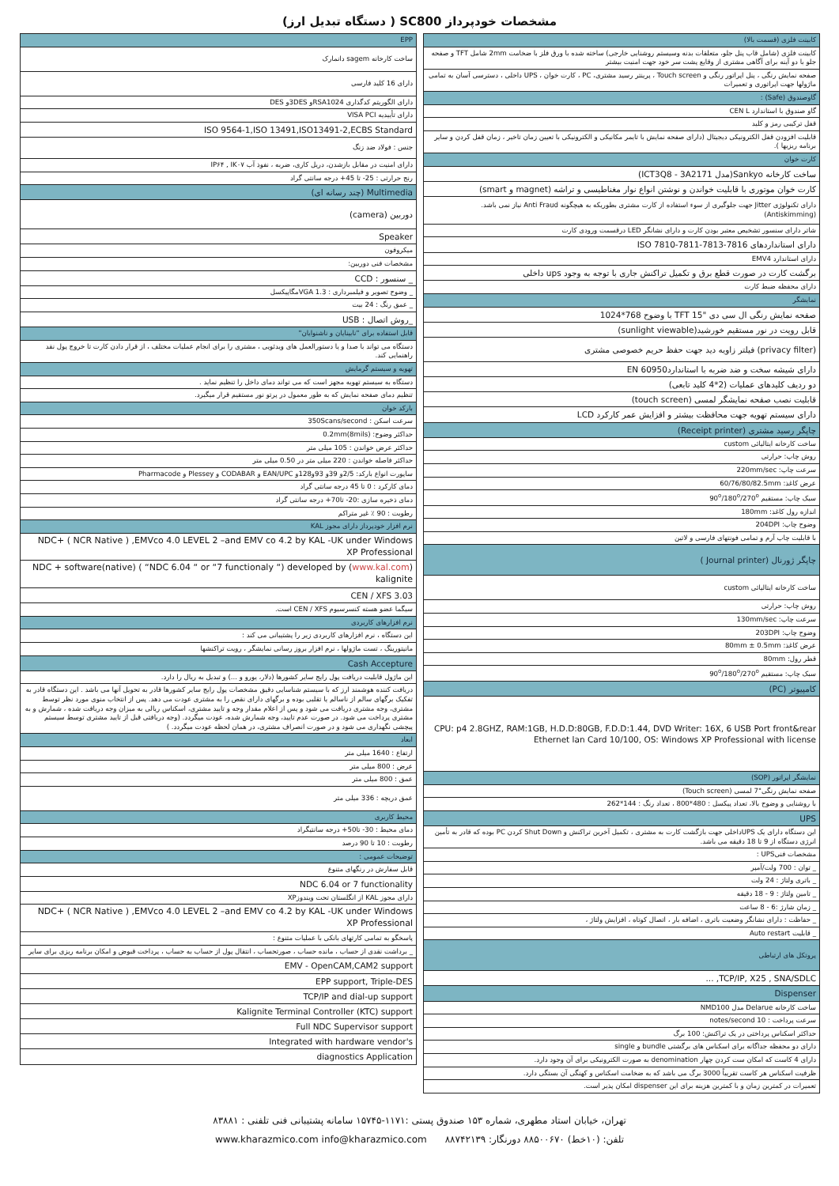مشخصات خودپرداز SC800 ( دستگاه تبدیل ارز)
| کابینت فلزی (قسمت بالا) |
| --- |
| کابینت فلزی (شامل قاب پنل جلو، متعلقات بدنه وسیستم روشنایی خارجی) ساخته شده با ورق فلز با ضخامت 2mm شامل TFT و صفحه جلو با دو آینه برای آگاهی مشتری از وقایع پشت سر خود جهت امنیت بیشتر |
| صفحه نمایش رنگی ، پنل اپراتور رنگی و Touch screen ، پرینتر رسید مشتری، PC ، کارت خوان ، UPS داخلی ، دسترسی آسان به تمامی ماژولها جهت اپراتوری و تعمیرات |
| گاوصندوق (Safe) : |
| گاو صندوق با استاندارد CEN L |
| قفل ترکیبی رمز و کلید |
| قابلیت افزودن قفل الکترونیکی دیجیتال (دارای صفحه نمایش با تایمر مکانیکی و الکترونیکی با تعیین زمان تاخیر ، زمان قفل کردن و سایر برنامه ریزیها ). |
| کارت خوان |
| ساخت کارخانه Sankyo(مدل ICT3Q8 - 3A2171) |
| کارت خوان موتوری با قابلیت خواندن و نوشتن انواع نوار مغناطیسی و تراشه (magnet و smart) |
| دارای تکنولوژی Jitter جهت جلوگیری از سوء استفاده از کارت مشتری بطوریکه به هیچگونه Anti Fraud نیاز نمی باشد. (Antiskimming) |
| شاتر دارای سنسور تشخیص معتبر بودن کارت و دارای نشانگر LED درقسمت ورودی کارت |
| دارای استانداردهای ISO 7810-7811-7813-7816 |
| دارای استاندارد EMV4 |
| برگشت کارت در صورت قطع برق و تکمیل تراکنش جاری با توجه به وجود ups داخلی |
| دارای محفظه ضبط کارت |
| نمایشگر |
| صفحه نمایش رنگی ال سی دی "15 TFT با وضوح 768*1024 |
| قابل رویت در نور مستقیم خورشید(sunlight viewable) |
| (privacy filter) فیلتر زاویه دید جهت حفظ حریم خصوصی مشتری |
| دارای شیشه سخت و ضد ضربه با استانداردEN 60950 |
| دو ردیف کلیدهای عملیات (2*4 کلید تابعی) |
| قابلیت نصب صفحه نمایشگر لمسی (touch screen) |
| دارای سیستم تهویه جهت محافظت بیشتر و افزایش عمر کارکرد LCD |
| چاپگر رسید مشتری (Receipt printer) |
| ساخت کارخانه ایتالیائی custom |
| روش چاپ: حرارتی |
| سرعت چاپ: 220mm/sec |
| عرض کاغذ: 60/76/80/82.5mm |
| سبک چاپ: مستقیم 90<sup>o</sup>/180<sup>o</sup>/270<sup>o</sup> |
| اندازه رول کاغذ: 180mm |
| وضوح چاپ: 204DPI |
| با قابلیت چاپ آرم و تمامی فونتهای فارسی و لاتین |
| چاپگر ژورنال (Journal printer ) |
| ساخت کارخانه ایتالیائی custom |
| روش چاپ: حرارتی |
| سرعت چاپ: 130mm/sec |
| وضوح چاپ: 203DPI |
| عرض کاغذ: 80mm ± 0.5mm |
| قطر رول: 80mm |
| سبک چاپ: مستقیم 90<sup>o</sup>/180<sup>o</sup>/270<sup>o</sup> |
| کامپیوتر (PC) |
| CPU: p4 2.8GHZ, RAM:1GB, H.D.D:80GB, F.D.D:1.44, DVD Writer: 16X, 6 USB Port front&rear Ethernet lan Card 10/100, OS: Windows XP Professional with license |
| نمایشگر اپراتور (SOP) |
| صفحه نمایش رنگی"7 لمسی (Touch screen) |
| با روشنایی و وضوح بالا، تعداد پیکسل : 480*800 ، تعداد رنگ : 144*262 |
| UPS |
| این دستگاه دارای یک UPSداخلی جهت بازگشت کارت به مشتری ، تکمیل آخرین تراکنش و Shut Down کردن PC بوده که قادر به تأمین انرژی دستگاه از 9 تا 18 دقیقه می باشد. |
| مشخصات فنیUPS : |
| _ توان : 700 ولت/آمپر |
| _ باتری ولتاژ : 24 ولت |
| _ تامین ولتاژ : 9 - 18 دقیقه |
| _ زمان شارژ :6 - 8 ساعت |
| _ حفاظت : دارای نشانگر وضعیت باتری ، اضافه بار ، اتصال کوتاه ، افزایش ولتاژ ، |
| _ قابلیت Auto restart |
| پروتکل های ارتباطی |
| TCP/IP, X25 , SNA/SDLC, ... |
| Dispenser |
| ساخت کارخانه Delarue مدل NMD100 |
| سرعت پرداخت : 10 notes/second |
| حداکثر اسکناس پرداختی در یک تراکنش: 100 برگ |
| دارای دو محفظه جداگانه برای اسکناس های برگشتی bundle و single |
| دارای 4 کاست که امکان ست کردن چهار denomination به صورت الکترونیکی برای آن وجود دارد. |
| ظرفیت اسکناس هر کاست تقریباً 3000 برگ می باشد که به ضخامت اسکناس و کهنگی آن بستگی دارد. |
| تعمیرات در کمترین زمان و با کمترین هزینه برای این dispenser امکان پذیر است. |
| EPP |
| --- |
| ساخت کارخانه sagem دانمارک |
| دارای 16 کلید فارسی |
| دارای الگوریتم کدگذاری RSA1024و 3DESو DES |
| دارای تأییدیه VISA PCI |
| ISO 9564-1,ISO 13491,ISO13491-2,ECBS Standard |
| جنس : فولاد ضد زنگ |
| دارای امنیت در مقابل بازشدن، دریل کاری، ضربه ، نفوذ آب IP۶۴ , IK۰۷ |
| رنج حرارتی : 25- تا 45+ درجه سانتی گراد |
| Multimedia (چند رسانه ای) |
| دوربین (camera) |
| Speaker |
| میکروفون |
| مشخصات فنی دوربین: |
| _ سنسور : CCD |
| _ وضوح تصویر و فیلمبرداری : VGA 1.3مگاپیکسل |
| _ عمق رنگ : 24 بیت |
| _روش اتصال : USB |
| قابل استفاده برای "نابینایان و ناشنوایان" |
| دستگاه می تواند با صدا و یا دستورالعمل های ویدئویی ، مشتری را برای انجام عملیات مختلف ، از قرار دادن کارت تا خروج پول نقد راهنمایی کند. |
| تهویه و سیستم گرمایش |
| دستگاه به سیستم تهویه مجهز است که می تواند دمای داخل را تنظیم نماید . |
| تنظیم دمای صفحه نمایش که به طور معمول در پرتو نور مستقیم قرار میگیرد. |
| بارکد خوان |
| سرعت اسکن : 350Scans/second |
| حداکثر وضوح: 0.2mm(8mils) |
| حداکثر عرض خواندن : 105 میلی متر |
| حداکثر فاصله خواندن : 220 میلی متر در 0.50 میلی متر |
| ساپورت انواع بارکد: 2/5و 39و 93و128و EAN/UPC و CODABAR و Plessey و Pharmacode |
| دمای کارکرد : 0 تا 45 درجه سانتی گراد |
| دمای ذخیره سازی :20- تا70+ درجه سانتی گراد |
| رطوبت : 90 ٪ غیر متراکم |
| نرم افزار خودپرداز دارای مجوز KAL |
| NDC+ ( NCR Native ) ,EMVco 4.0 LEVEL 2 –and EMV co 4.2 by KAL -UK under Windows XP Professional |
| NDC + software(native) ( “NDC 6.04 “ or “7 functionaly “) developed by ( www.kal.com ) kalignite |
| CEN / XFS 3.03 |
| سیگما عضو هسته کنسرسیوم CEN / XFS است. |
| نرم افزارهای کاربردی |
| این دستگاه ، نرم افزارهای کاربردی زیر را پشتیبانی می کند : |
| مانیتورینگ ، تست ماژولها ، نرم افزار بروز رسانی نمایشگر ، رویت تراکنشها |
| Cash Accepture |
| این ماژول قابلیت دریافت پول رایج سایر کشورها (دلار، یورو و ...) و تبدیل به ریال را دارد. |
| دریافت کننده هوشمند ارز که با سیستم شناسایی دقیق مشخصات پول رایج سایر کشورها قادر به تحویل آنها می باشد . این دستگاه قادر به تفکیک برگهای سالم از ناسالم یا تقلبی بوده و برگهای دارای نقص را به مشتری عودت می دهد. پس از انتخاب منوی مورد نظر توسط مشتری، وجه مشتری دریافت می شود و پس از اعلام مقدار وجه و تایید مشتری، اسکناس ریالی به میزان وجه دریافت شده ، شمارش و به مشتری پرداخت می شود. در صورت عدم تایید، وجه شمارش شده، عودت میگردد. (وجه دریافتی قبل از تایید مشتری توسط سیستم پیچشی نگهداری می شود و در صورت انصراف مشتری، در همان لحظه عودت میگردد. ) |
| ابعاد |
| ارتفاع : 1640 میلی متر |
| عرض : 800 میلی متر |
| عمق : 800 میلی متر |
| عمق دریچه : 336 میلی متر |
| محیط کاربری |
| دمای محیط : 30- تا50+ درجه سانتیگراد |
| رطوبت : 10 تا 90 درصد |
| توضیحات عمومی : |
| قابل سفارش در رنگهای متنوع |
| NDC 6.04 or 7 functionality |
| دارای مجوز KAL از انگلستان تحت ویندوزXP |
| NDC+ ( NCR Native ) ,EMVco 4.0 LEVEL 2 –and EMV co 4.2 by KAL -UK under Windows XP Professional |
| پاسخگو به تمامی کارتهای بانکی با عملیات متنوع : |
| _ برداشت نقدی از حساب ، مانده حساب ، صورتحساب ، انتقال پول از حساب به حساب ، پرداخت قبوض و امکان برنامه ریزی برای سایر |
| EMV - OpenCAM,CAM2 support |
| EPP support, Triple-DES |
| TCP/IP and dial-up support |
| Kalignite Terminal Controller (KTC) support |
| Full NDC Supervisor support |
| Integrated with hardware vendor's |
| diagnostics Application |
تهران، خیابان استاد مطهری، شماره ۱۵۳ صندوق پستی :۱۱۷۱-۱۵۷۴۵ سامانه پشتیبانی فنی تلفنی : ۸۳۸۸۱
تلفن: (۱۰خط) ۸۸۵۰۰۶۷۰ دورنگار: ۸۸۷۴۲۱۳۹ www.kharazmico.com info@kharazmico.com